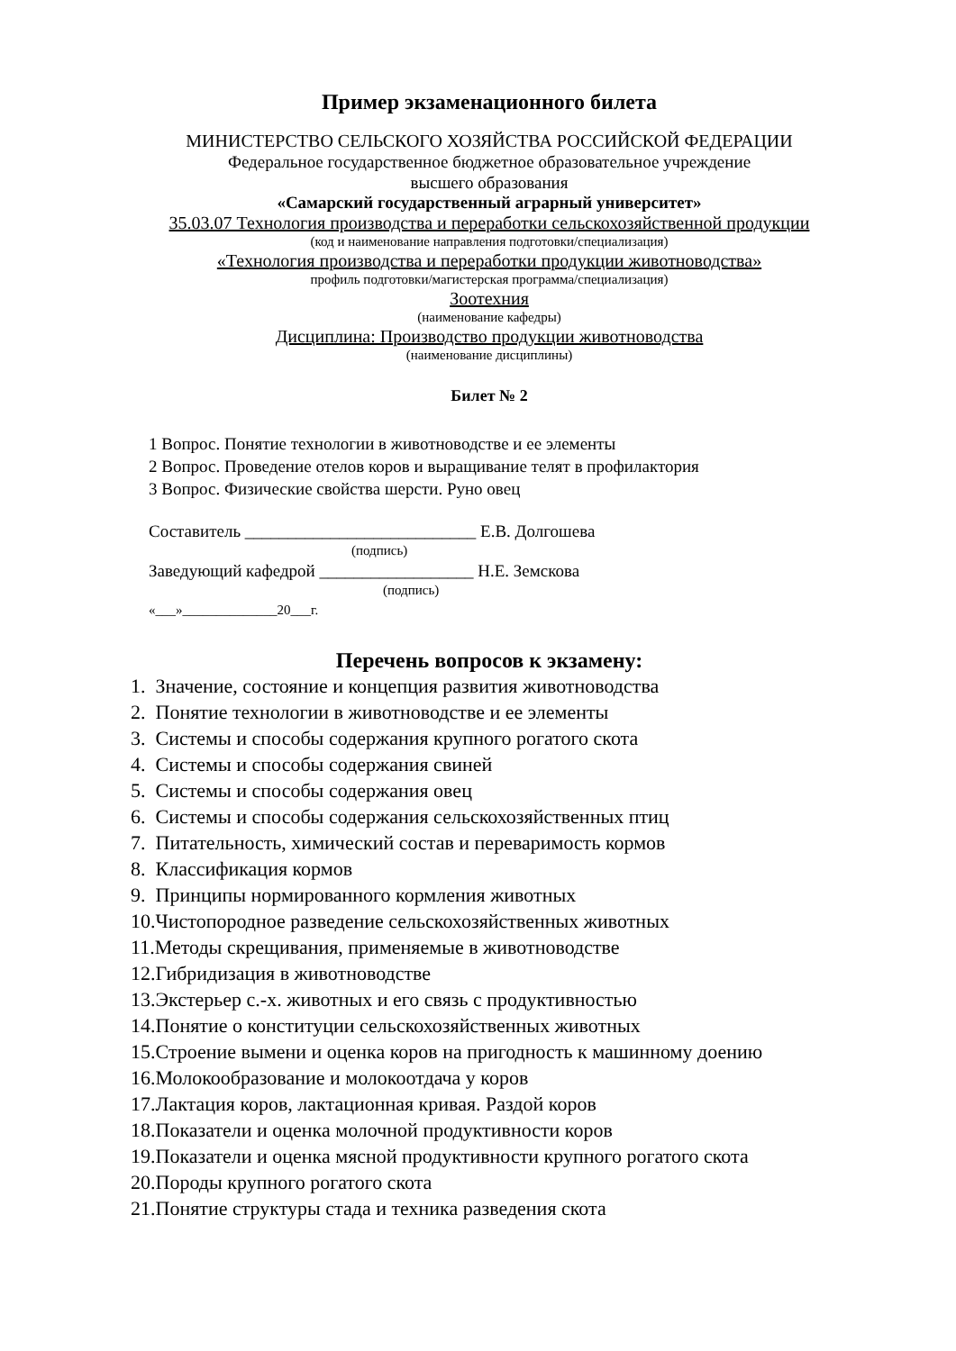Пример экзаменационного билета
МИНИСТЕРСТВО СЕЛЬСКОГО ХОЗЯЙСТВА РОССИЙСКОЙ ФЕДЕРАЦИИ
Федеральное государственное бюджетное образовательное учреждение
высшего образования
«Самарский государственный аграрный университет»
35.03.07 Технология производства и переработки сельскохозяйственной продукции
(код и наименование направления подготовки/специализация)
«Технология производства и переработки продукции животноводства»
профиль подготовки/магистерская программа/специализация)
Зоотехния
(наименование кафедры)
Дисциплина: Производство продукции животноводства
(наименование дисциплины)
Билет № 2
1 Вопрос. Понятие технологии в животноводстве и ее элементы
2 Вопрос. Проведение отелов коров и выращивание телят в профилактория
3 Вопрос. Физические свойства шерсти. Руно овец
Составитель ___________________________ Е.В. Долгошева
(подпись)
Заведующий кафедрой __________________ Н.Е. Земскова
(подпись)
«___»______________20___г.
Перечень вопросов к экзамену:
1. Значение, состояние и концепция развития животноводства
2. Понятие технологии в животноводстве и ее элементы
3. Системы и способы содержания крупного рогатого скота
4. Системы и способы содержания свиней
5. Системы и способы содержания овец
6. Системы и способы содержания сельскохозяйственных птиц
7. Питательность, химический состав и переваримость кормов
8. Классификация кормов
9. Принципы нормированного кормления животных
10.Чистопородное разведение сельскохозяйственных животных
11.Методы скрещивания, применяемые в животноводстве
12.Гибридизация в животноводстве
13.Экстерьер с.-х. животных и его связь с продуктивностью
14.Понятие о конституции сельскохозяйственных животных
15.Строение вымени и оценка коров на пригодность к машинному доению
16.Молокообразование и молокоотдача у коров
17.Лактация коров, лактационная кривая. Раздой коров
18.Показатели и оценка молочной продуктивности коров
19.Показатели и оценка мясной продуктивности крупного рогатого скота
20.Породы крупного рогатого скота
21.Понятие структуры стада и техника разведения скота